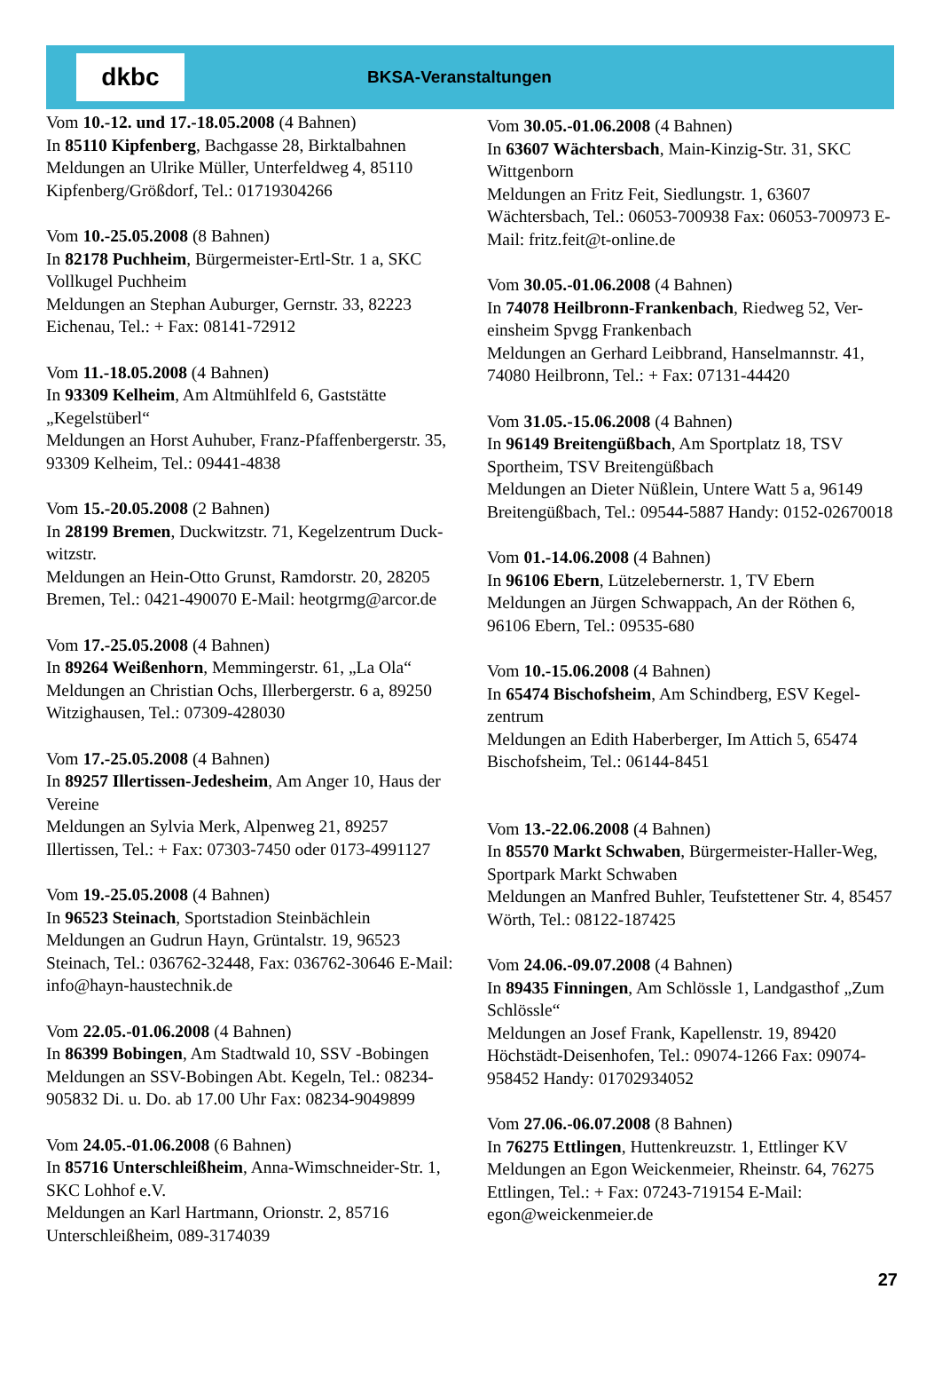dkbc
BKSA-Veranstaltungen
Vom 10.-12. und 17.-18.05.2008 (4 Bahnen)
In 85110 Kipfenberg, Bachgasse 28, Birktalbahnen
Meldungen an Ulrike Müller, Unterfeldweg 4, 85110 Kipfenberg/Größdorf, Tel.: 01719304266
Vom 10.-25.05.2008 (8 Bahnen)
In 82178 Puchheim, Bürgermeister-Ertl-Str. 1 a, SKC Vollkugel Puchheim
Meldungen an Stephan Auburger, Gernstr. 33, 82223 Eichenau, Tel.: + Fax: 08141-72912
Vom 11.-18.05.2008 (4 Bahnen)
In 93309 Kelheim, Am Altmühlfeld 6, Gaststätte „Kegelstüberl“
Meldungen an Horst Auhuber, Franz-Pfaffenbergerstr. 35, 93309 Kelheim, Tel.: 09441-4838
Vom 15.-20.05.2008 (2 Bahnen)
In 28199 Bremen, Duckwitzstr. 71, Kegelzentrum Duck-witzstr.
Meldungen an Hein-Otto Grunst, Ramdorstr. 20, 28205 Bremen, Tel.: 0421-490070 E-Mail: heotgrmg@arcor.de
Vom 17.-25.05.2008 (4 Bahnen)
In 89264 Weißenhorn, Memmingerstr. 61, „La Ola“
Meldungen an Christian Ochs, Illerbergerstr. 6 a, 89250 Witzighausen, Tel.: 07309-428030
Vom 17.-25.05.2008 (4 Bahnen)
In 89257 Illertissen-Jedesheim, Am Anger 10, Haus der Vereine
Meldungen an Sylvia Merk, Alpenweg 21, 89257 Illertissen, Tel.: + Fax: 07303-7450 oder 0173-4991127
Vom 19.-25.05.2008 (4 Bahnen)
In 96523 Steinach, Sportstadion Steinbächlein
Meldungen an Gudrun Hayn, Grüntalstr. 19, 96523 Steinach, Tel.: 036762-32448, Fax: 036762-30646 E-Mail: info@hayn-haustechnik.de
Vom 22.05.-01.06.2008 (4 Bahnen)
In 86399 Bobingen, Am Stadtwald 10, SSV -Bobingen
Meldungen an SSV-Bobingen Abt. Kegeln, Tel.: 08234-905832 Di. u. Do. ab 17.00 Uhr Fax: 08234-9049899
Vom 24.05.-01.06.2008 (6 Bahnen)
In 85716 Unterschleißheim, Anna-Wimschneider-Str. 1, SKC Lohhof e.V.
Meldungen an Karl Hartmann, Orionstr. 2, 85716 Unterschleißheim, 089-3174039
Vom 30.05.-01.06.2008 (4 Bahnen)
In 63607 Wächtersbach, Main-Kinzig-Str. 31, SKC Wittgenborn
Meldungen an Fritz Feit, Siedlungstr. 1, 63607 Wächtersbach, Tel.: 06053-700938 Fax: 06053-700973 E-Mail: fritz.feit@t-online.de
Vom 30.05.-01.06.2008 (4 Bahnen)
In 74078 Heilbronn-Frankenbach, Riedweg 52, Ver-einsheim Spvgg Frankenbach
Meldungen an Gerhard Leibbrand, Hanselmannstr. 41, 74080 Heilbronn, Tel.: + Fax: 07131-44420
Vom 31.05.-15.06.2008 (4 Bahnen)
In 96149 Breitengüßbach, Am Sportplatz 18, TSV Sportheim, TSV Breitengüßbach
Meldungen an Dieter Nüßlein, Untere Watt 5 a, 96149 Breitengüßbach, Tel.: 09544-5887 Handy: 0152-02670018
Vom 01.-14.06.2008 (4 Bahnen)
In 96106 Ebern, Lützelebernerstr. 1, TV Ebern
Meldungen an Jürgen Schwappach, An der Röthen 6, 96106 Ebern, Tel.: 09535-680
Vom 10.-15.06.2008 (4 Bahnen)
In 65474 Bischofsheim, Am Schindberg, ESV Kegel-zentrum
Meldungen an Edith Haberberger, Im Attich 5, 65474 Bischofsheim, Tel.: 06144-8451
Vom 13.-22.06.2008 (4 Bahnen)
In 85570 Markt Schwaben, Bürgermeister-Haller-Weg, Sportpark Markt Schwaben
Meldungen an Manfred Buhler, Teufstettener Str. 4, 85457 Wörth, Tel.: 08122-187425
Vom 24.06.-09.07.2008 (4 Bahnen)
In 89435 Finningen, Am Schlössle 1, Landgasthof „Zum Schlössle“
Meldungen an Josef Frank, Kapellenstr. 19, 89420 Höchstädt-Deisenhofen, Tel.: 09074-1266 Fax: 09074-958452 Handy: 01702934052
Vom 27.06.-06.07.2008 (8 Bahnen)
In 76275 Ettlingen, Huttenkreuzstr. 1, Ettlinger KV
Meldungen an Egon Weickenmeier, Rheinstr. 64, 76275 Ettlingen, Tel.: + Fax: 07243-719154 E-Mail: egon@weickenmeier.de
27